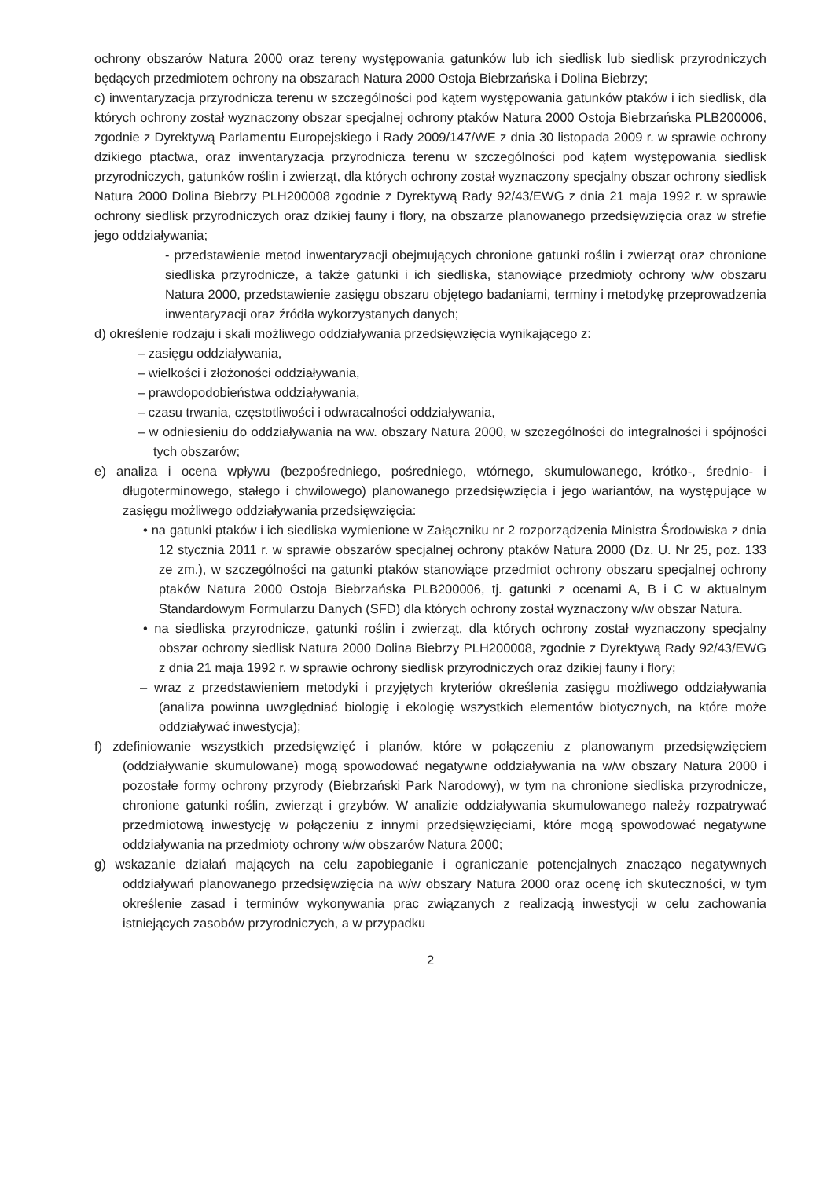ochrony obszarów Natura 2000 oraz tereny występowania gatunków lub ich siedlisk lub siedlisk przyrodniczych będących przedmiotem ochrony na obszarach Natura 2000 Ostoja Biebrzańska i Dolina Biebrzy;
c) inwentaryzacja przyrodnicza terenu w szczególności pod kątem występowania gatunków ptaków i ich siedlisk, dla których ochrony został wyznaczony obszar specjalnej ochrony ptaków Natura 2000 Ostoja Biebrzańska PLB200006, zgodnie z Dyrektywą Parlamentu Europejskiego i Rady 2009/147/WE z dnia 30 listopada 2009 r. w sprawie ochrony dzikiego ptactwa, oraz inwentaryzacja przyrodnicza terenu w szczególności pod kątem występowania siedlisk przyrodniczych, gatunków roślin i zwierząt, dla których ochrony został wyznaczony specjalny obszar ochrony siedlisk Natura 2000 Dolina Biebrzy PLH200008 zgodnie z Dyrektywą Rady 92/43/EWG z dnia 21 maja 1992 r. w sprawie ochrony siedlisk przyrodniczych oraz dzikiej fauny i flory, na obszarze planowanego przedsięwzięcia oraz w strefie jego oddziaływania;
- przedstawienie metod inwentaryzacji obejmujących chronione gatunki roślin i zwierząt oraz chronione siedliska przyrodnicze, a także gatunki i ich siedliska, stanowiące przedmioty ochrony w/w obszaru Natura 2000, przedstawienie zasięgu obszaru objętego badaniami, terminy i metodykę przeprowadzenia inwentaryzacji oraz źródła wykorzystanych danych;
d) określenie rodzaju i skali możliwego oddziaływania przedsięwzięcia wynikającego z:
– zasięgu oddziaływania,
– wielkości i złożoności oddziaływania,
– prawdopodobieństwa oddziaływania,
– czasu trwania, częstotliwości i odwracalności oddziaływania,
– w odniesieniu do oddziaływania na ww. obszary Natura 2000, w szczególności do integralności i spójności tych obszarów;
e) analiza i ocena wpływu (bezpośredniego, pośredniego, wtórnego, skumulowanego, krótko-, średnio- i długoterminowego, stałego i chwilowego) planowanego przedsięwzięcia i jego wariantów, na występujące w zasięgu możliwego oddziaływania przedsięwzięcia:
• na gatunki ptaków i ich siedliska wymienione w Załączniku nr 2 rozporządzenia Ministra Środowiska z dnia 12 stycznia 2011 r. w sprawie obszarów specjalnej ochrony ptaków Natura 2000 (Dz. U. Nr 25, poz. 133 ze zm.), w szczególności na gatunki ptaków stanowiące przedmiot ochrony obszaru specjalnej ochrony ptaków Natura 2000 Ostoja Biebrzańska PLB200006, tj. gatunki z ocenami A, B i C w aktualnym Standardowym Formularzu Danych (SFD) dla których ochrony został wyznaczony w/w obszar Natura.
• na siedliska przyrodnicze, gatunki roślin i zwierząt, dla których ochrony został wyznaczony specjalny obszar ochrony siedlisk Natura 2000 Dolina Biebrzy PLH200008, zgodnie z Dyrektywą Rady 92/43/EWG z dnia 21 maja 1992 r. w sprawie ochrony siedlisk przyrodniczych oraz dzikiej fauny i flory;
– wraz z przedstawieniem metodyki i przyjętych kryteriów określenia zasięgu możliwego oddziaływania (analiza powinna uwzględniać biologię i ekologię wszystkich elementów biotycznych, na które może oddziaływać inwestycja);
f) zdefiniowanie wszystkich przedsięwzięć i planów, które w połączeniu z planowanym przedsięwzięciem (oddziaływanie skumulowane) mogą spowodować negatywne oddziaływania na w/w obszary Natura 2000 i pozostałe formy ochrony przyrody (Biebrzański Park Narodowy), w tym na chronione siedliska przyrodnicze, chronione gatunki roślin, zwierząt i grzybów. W analizie oddziaływania skumulowanego należy rozpatrywać przedmiotową inwestycję w połączeniu z innymi przedsięwzięciami, które mogą spowodować negatywne oddziaływania na przedmioty ochrony w/w obszarów Natura 2000;
g) wskazanie działań mających na celu zapobieganie i ograniczanie potencjalnych znacząco negatywnych oddziaływań planowanego przedsięwzięcia na w/w obszary Natura 2000 oraz ocenę ich skuteczności, w tym określenie zasad i terminów wykonywania prac związanych z realizacją inwestycji w celu zachowania istniejących zasobów przyrodniczych, a w przypadku
2